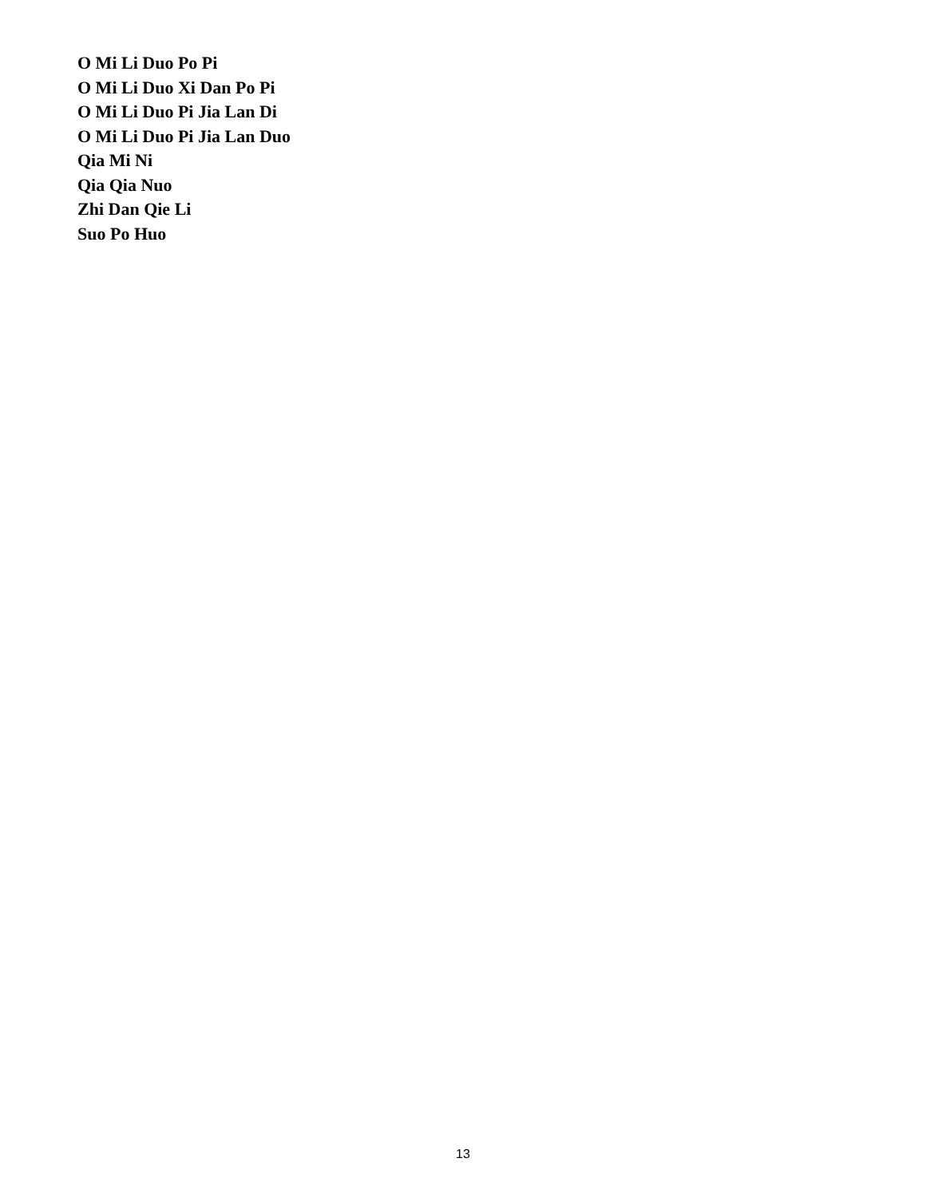O Mi Li Duo Po Pi
O Mi Li Duo Xi Dan Po Pi
O Mi Li Duo Pi Jia Lan Di
O Mi Li Duo Pi Jia Lan Duo
Qia Mi Ni
Qia Qia Nuo
Zhi Dan Qie Li
Suo Po Huo
13